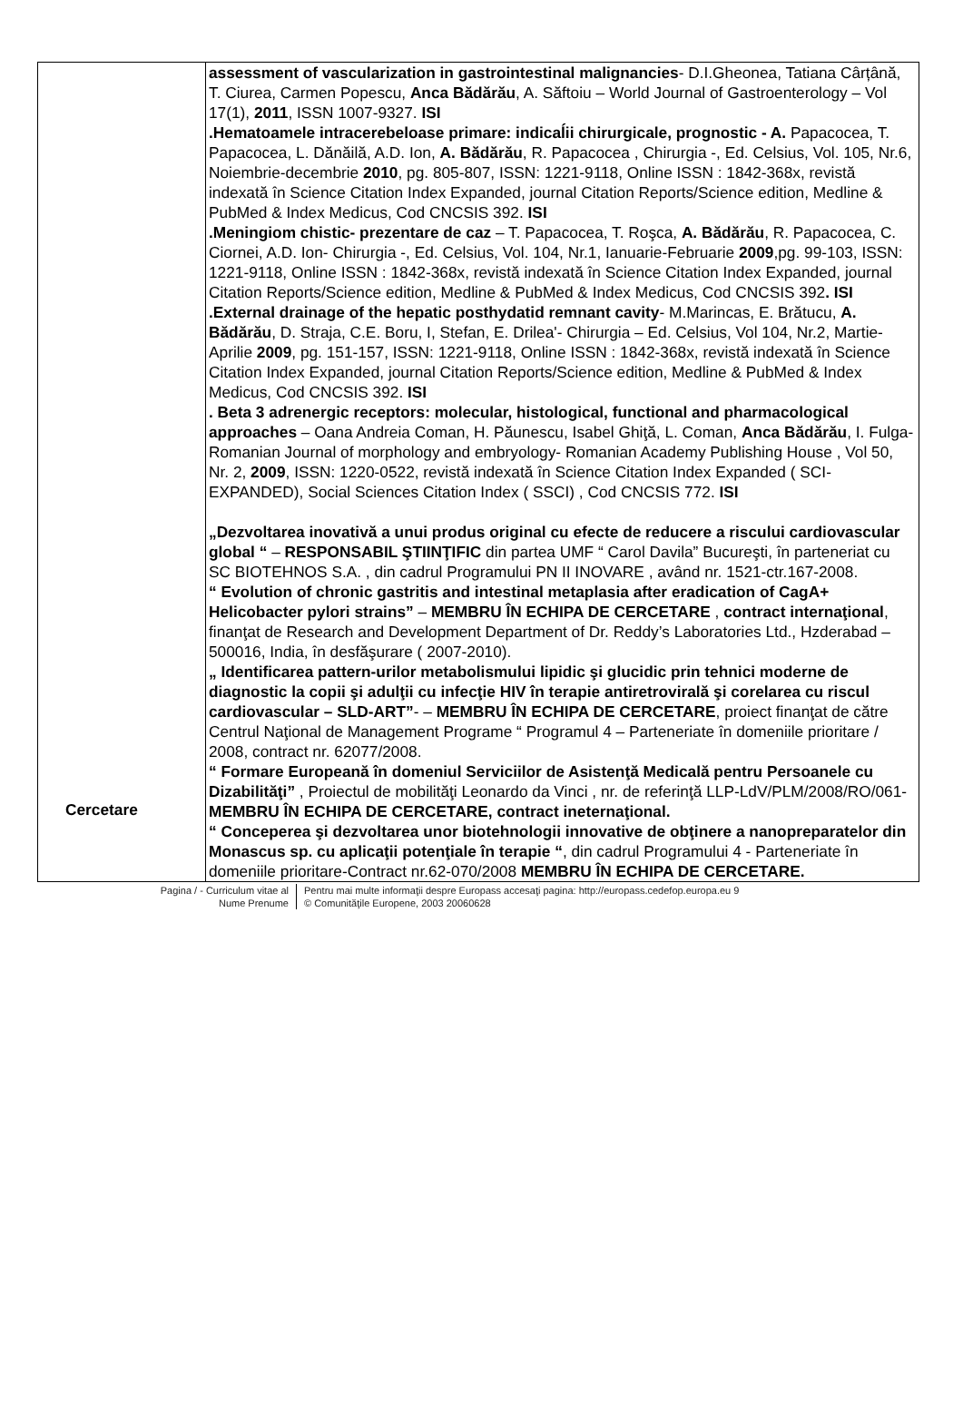| Cercetare | assessment of vascularization in gastrointestinal malignancies - D.I.Gheonea, Tatiana Cârțână, T. Ciurea, Carmen Popescu, Anca Bădărău , A. Săftoiu – World Journal of Gastroenterology – Vol 17(1), 2011 , ISSN 1007-9327. ISI .Hematoamele intracerebeloase primare: indicaĺii chirurgicale, prognostic - A. Papacocea, T. Papacocea, L. Dănăilă, A.D. Ion, A. Bădărău , R. Papacocea , Chirurgia -, Ed. Celsius, Vol. 105, Nr.6, Noiembrie-decembrie 2010 , pg. 805-807, ISSN: 1221-9118, Online ISSN : 1842-368x, revistă indexată în Science Citation Index Expanded, journal Citation Reports/Science edition, Medline & PubMed & Index Medicus, Cod CNCSIS 392. ISI .Meningiom chistic- prezentare de caz – T. Papacocea, T. Roşca, A. Bădărău , R. Papacocea, C. Ciornei, A.D. Ion- Chirurgia -, Ed. Celsius, Vol. 104, Nr.1, Ianuarie-Februarie 2009 ,pg. 99-103, ISSN: 1221-9118, Online ISSN : 1842-368x, revistă indexată în Science Citation Index Expanded, journal Citation Reports/Science edition, Medline & PubMed & Index Medicus, Cod CNCSIS 392 . ISI .External drainage of the hepatic posthydatid remnant cavity - M.Marincas, E. Brătucu, A. Bădărău , D. Straja, C.E. Boru, I, Stefan, E. Drilea'- Chirurgia – Ed. Celsius, Vol 104, Nr.2, Martie-Aprilie 2009 , pg. 151-157, ISSN: 1221-9118, Online ISSN : 1842-368x, revistă indexată în Science Citation Index Expanded, journal Citation Reports/Science edition, Medline & PubMed & Index Medicus, Cod CNCSIS 392. ISI . Beta 3 adrenergic receptors: molecular, histological, functional and pharmacological approaches – Oana Andreia Coman, H. Păunescu, Isabel Ghiţă, L. Coman, Anca Bădărău , I. Fulga- Romanian Journal of morphology and embryology- Romanian Academy Publishing House , Vol 50, Nr. 2, 2009 , ISSN: 1220-0522, revistă indexată în Science Citation Index Expanded ( SCI-EXPANDED), Social Sciences Citation Index ( SSCI) , Cod CNCSIS 772. ISI „Dezvoltarea inovativă a unui produs original cu efecte de reducere a riscului cardiovascular global “ – RESPONSABIL ŞTIINŢIFIC din partea UMF “ Carol Davila” Bucureşti, în parteneriat cu SC BIOTEHNOS S.A. , din cadrul Programului PN II INOVARE , având nr. 1521-ctr.167-2008. “ Evolution of chronic gastritis and intestinal metaplasia after eradication of CagA+ Helicobacter pylori strains” – MEMBRU ÎN ECHIPA DE CERCETARE , contract internaţional , finanţat de Research and Development Department of Dr. Reddy’s Laboratories Ltd., Hzderabad – 500016, India, în desfăşurare ( 2007-2010). „ Identificarea pattern-urilor metabolismului lipidic şi glucidic prin tehnici moderne de diagnostic la copii şi adulţii cu infecţie HIV în terapie antiretrovirală şi corelarea cu riscul cardiovascular – SLD-ART” - – MEMBRU ÎN ECHIPA DE CERCETARE , proiect finanţat de către Centrul Naţional de Management Programe “ Programul 4 – Parteneriate în domeniile prioritare / 2008, contract nr. 62077/2008. “ Formare Europeană în domeniul Serviciilor de Asistenţă Medicală pentru Persoanele cu Dizabilităţi” , Proiectul de mobilităţi Leonardo da Vinci , nr. de referinţă LLP-LdV/PLM/2008/RO/061- MEMBRU ÎN ECHIPA DE CERCETARE, contract ineternaţional. “ Conceperea şi dezvoltarea unor biotehnologii innovative de obţinere a nanopreparatelor din Monascus sp. cu aplicaţii potenţiale în terapie “ , din cadrul Programului 4 - Parteneriate în domeniile prioritare-Contract nr.62-070/2008 MEMBRU ÎN ECHIPA DE CERCETARE. |
Pagina / - Curriculum vitae al
Nume Prenume
Pentru mai multe informaţii despre Europass accesaţi pagina: http://europass.cedefop.europa.eu 9
© Comunităţile Europene, 2003 20060628